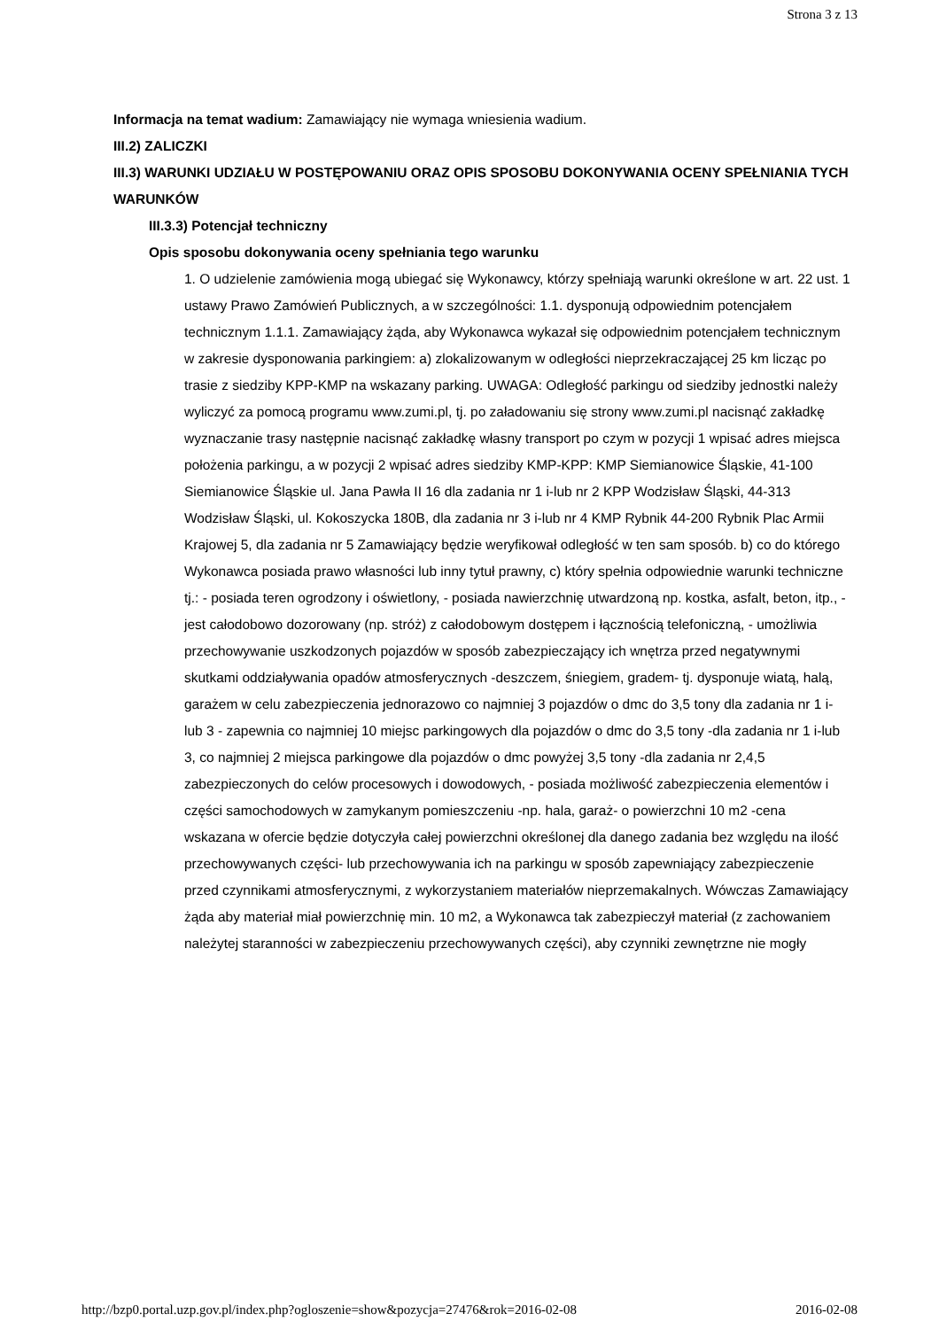Strona 3 z 13
Informacja na temat wadium: Zamawiający nie wymaga wniesienia wadium.
III.2) ZALICZKI
III.3) WARUNKI UDZIAŁU W POSTĘPOWANIU ORAZ OPIS SPOSOBU DOKONYWANIA OCENY SPEŁNIANIA TYCH WARUNKÓW
III.3.3) Potencjał techniczny
Opis sposobu dokonywania oceny spełniania tego warunku
1. O udzielenie zamówienia mogą ubiegać się Wykonawcy, którzy spełniają warunki określone w art. 22 ust. 1 ustawy Prawo Zamówień Publicznych, a w szczególności: 1.1. dysponują odpowiednim potencjałem technicznym 1.1.1. Zamawiający żąda, aby Wykonawca wykazał się odpowiednim potencjałem technicznym w zakresie dysponowania parkingiem: a) zlokalizowanym w odległości nieprzekraczającej 25 km licząc po trasie z siedziby KPP-KMP na wskazany parking. UWAGA: Odległość parkingu od siedziby jednostki należy wyliczyć za pomocą programu www.zumi.pl, tj. po załadowaniu się strony www.zumi.pl nacisnąć zakładkę wyznaczanie trasy następnie nacisnąć zakładkę własny transport po czym w pozycji 1 wpisać adres miejsca położenia parkingu, a w pozycji 2 wpisać adres siedziby KMP-KPP: KMP Siemianowice Śląskie, 41-100 Siemianowice Śląskie ul. Jana Pawła II 16 dla zadania nr 1 i-lub nr 2 KPP Wodzisław Śląski, 44-313 Wodzisław Śląski, ul. Kokoszycka 180B, dla zadania nr 3 i-lub nr 4 KMP Rybnik 44-200 Rybnik Plac Armii Krajowej 5, dla zadania nr 5 Zamawiający będzie weryfikował odległość w ten sam sposób. b) co do którego Wykonawca posiada prawo własności lub inny tytuł prawny, c) który spełnia odpowiednie warunki techniczne tj.: - posiada teren ogrodzony i oświetlony, - posiada nawierzchnię utwardzoną np. kostka, asfalt, beton, itp., - jest całodobowo dozorowany (np. stróż) z całodobowym dostępem i łącznością telefoniczną, - umożliwia przechowywanie uszkodzonych pojazdów w sposób zabezpieczający ich wnętrza przed negatywnymi skutkami oddziaływania opadów atmosferycznych -deszczem, śniegiem, gradem- tj. dysponuje wiatą, halą, garażem w celu zabezpieczenia jednorazowo co najmniej 3 pojazdów o dmc do 3,5 tony dla zadania nr 1 i-lub 3 - zapewnia co najmniej 10 miejsc parkingowych dla pojazdów o dmc do 3,5 tony -dla zadania nr 1 i-lub 3, co najmniej 2 miejsca parkingowe dla pojazdów o dmc powyżej 3,5 tony -dla zadania nr 2,4,5 zabezpieczonych do celów procesowych i dowodowych, - posiada możliwość zabezpieczenia elementów i części samochodowych w zamykanym pomieszczeniu -np. hala, garaż- o powierzchni 10 m2 -cena wskazana w ofercie będzie dotyczyła całej powierzchni określonej dla danego zadania bez względu na ilość przechowywanych części- lub przechowywania ich na parkingu w sposób zapewniający zabezpieczenie przed czynnikami atmosferycznymi, z wykorzystaniem materiałów nieprzemakalnych. Wówczas Zamawiający żąda aby materiał miał powierzchnię min. 10 m2, a Wykonawca tak zabezpieczył materiał (z zachowaniem należytej staranności w zabezpieczeniu przechowywanych części), aby czynniki zewnętrzne nie mogły
http://bzp0.portal.uzp.gov.pl/index.php?ogloszenie=show&pozycja=27476&rok=2016-02-08 2016-02-08